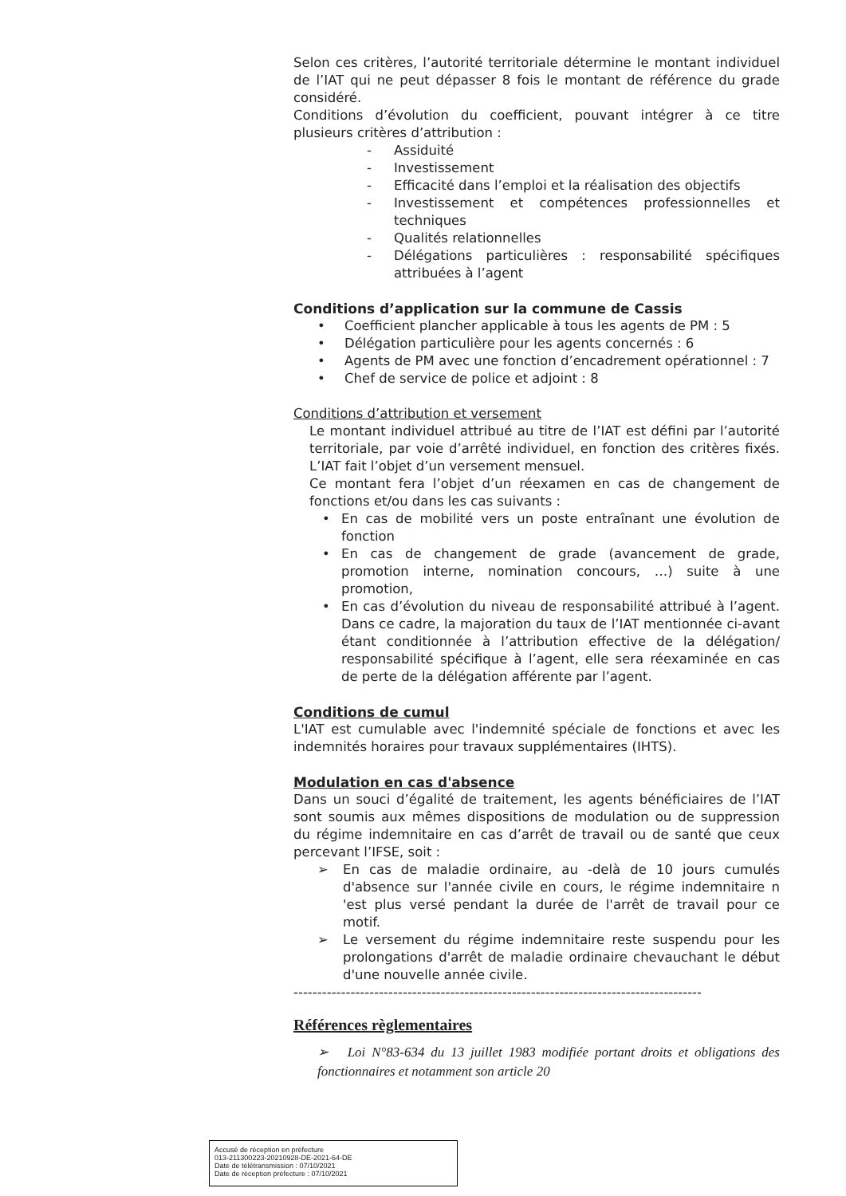Selon ces critères, l’autorité territoriale détermine le montant individuel de l’IAT qui ne peut dépasser 8 fois le montant de référence du grade considéré.
Conditions d’évolution du coefficient, pouvant intégrer à ce titre plusieurs critères d’attribution :
- Assiduité
- Investissement
- Efficacité dans l’emploi et la réalisation des objectifs
- Investissement et compétences professionnelles et techniques
- Qualités relationnelles
- Délégations particulières : responsabilité spécifiques attribuées à l’agent
Conditions d’application sur la commune de Cassis
• Coefficient plancher applicable à tous les agents de PM : 5
• Délégation particulière pour les agents concernés : 6
• Agents de PM avec une fonction d’encadrement opérationnel : 7
• Chef de service de police et adjoint : 8
Conditions d’attribution et versement
Le montant individuel attribué au titre de l’IAT est défini par l’autorité territoriale, par voie d’arrêté individuel, en fonction des critères fixés. L’IAT fait l’objet d’un versement mensuel.
Ce montant fera l’objet d’un réexamen en cas de changement de fonctions et/ou dans les cas suivants :
• En cas de mobilité vers un poste entraînant une évolution de fonction
• En cas de changement de grade (avancement de grade, promotion interne, nomination concours, …) suite à une promotion,
• En cas d’évolution du niveau de responsabilité attribué à l’agent. Dans ce cadre, la majoration du taux de l’IAT mentionnée ci-avant étant conditionnée à l’attribution effective de la délégation/ responsabilité spécifique à l’agent, elle sera réexaminée en cas de perte de la délégation afférente par l’agent.
Conditions de cumul
L'IAT est cumulable avec l'indemnité spéciale de fonctions et avec les indemnités horaires pour travaux supplémentaires (IHTS).
Modulation en cas d'absence
Dans un souci d’égalité de traitement, les agents bénéficiaires de l’IAT sont soumis aux mêmes dispositions de modulation ou de suppression du régime indemnitaire en cas d’arrêt de travail ou de santé que ceux percevant l’IFSE, soit :
➢ En cas de maladie ordinaire, au -delà de 10 jours cumulés d'absence sur l'année civile en cours, le régime indemnitaire n 'est plus versé pendant la durée de l'arrêt de travail pour ce motif.
➢ Le versement du régime indemnitaire reste suspendu pour les prolongations d'arrêt de maladie ordinaire chevauchant le début d'une nouvelle année civile.
--------------------------------------------------------------------------------------
Références règlementaires
➢ Loi N°83-634 du 13 juillet 1983 modifiée portant droits et obligations des fonctionnaires et notamment son article 20
Accusé de réception en préfecture
013-211300223-20210928-DE-2021-64-DE
Date de télétransmission : 07/10/2021
Date de réception préfecture : 07/10/2021